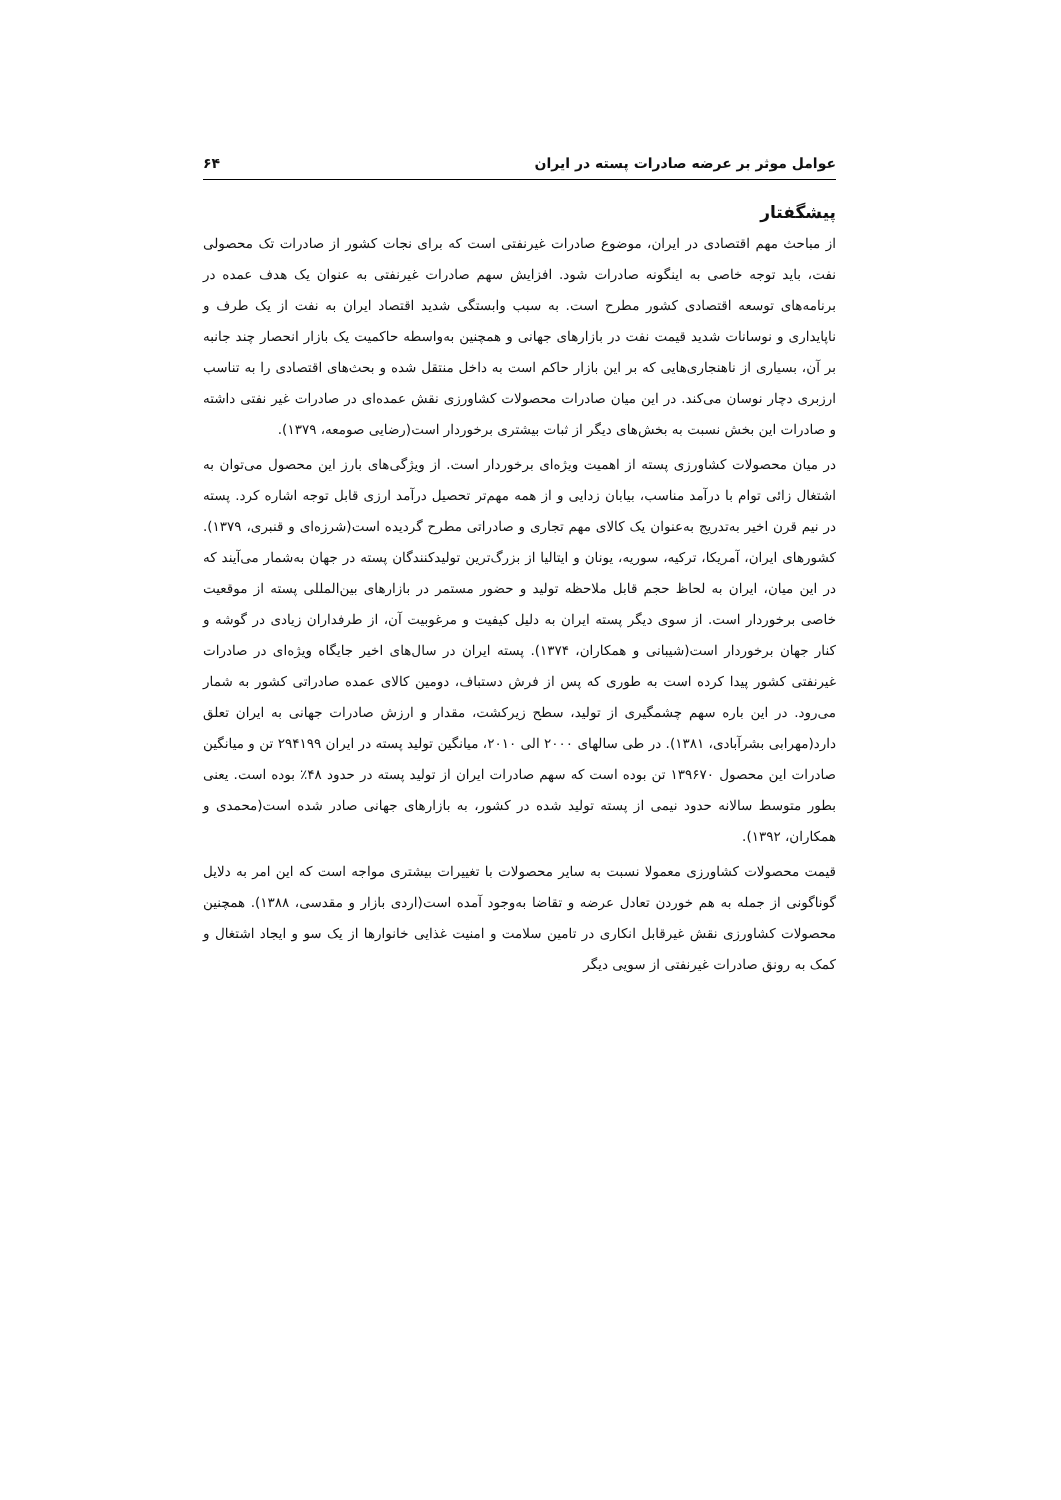عوامل موثر بر عرضه صادرات پسته در ایران ۶۴
پیشگفتار
از مباحث مهم اقتصادی در ایران، موضوع صادرات غیرنفتی است که برای نجات کشور از صادرات تک محصولی نفت، باید توجه خاصی به اینگونه صادرات شود. افزایش سهم صادرات غیرنفتی به عنوان یک هدف عمده در برنامه‌های توسعه اقتصادی کشور مطرح است. به سبب وابستگی شدید اقتصاد ایران به نفت از یک طرف و ناپایداری و نوسانات شدید قیمت نفت در بازارهای جهانی و همچنین به‌واسطه حاکمیت یک بازار انحصار چند جانبه بر آن، بسیاری از ناهنجاری‌هایی که بر این بازار حاکم است به داخل منتقل شده و بحث‌های اقتصادی را به تناسب ارزبری دچار نوسان می‌کند. در این میان صادرات محصولات کشاورزی نقش عمده‌ای در صادرات غیر نفتی داشته و صادرات این بخش نسبت به بخش‌های دیگر از ثبات بیشتری برخوردار است(رضایی صومعه، ۱۳۷۹).
در میان محصولات کشاورزی پسته از اهمیت ویژه‌ای برخوردار است. از ویژگی‌های بارز این محصول می‌توان به اشتغال زائی توام با درآمد مناسب، بیابان زدایی و از همه مهم‌تر تحصیل درآمد ارزی قابل توجه اشاره کرد. پسته در نیم قرن اخیر به‌تدریج به‌عنوان یک کالای مهم تجاری و صادراتی مطرح گردیده است(شرزه‌ای و قنبری، ۱۳۷۹). کشورهای ایران، آمریکا، ترکیه، سوریه، یونان و ایتالیا از بزرگ‌ترین تولیدکنندگان پسته در جهان به‌شمار می‌آیند که در این میان، ایران به لحاظ حجم قابل ملاحظه تولید و حضور مستمر در بازارهای بین‌المللی پسته از موقعیت خاصی برخوردار است. از سوی دیگر پسته ایران به دلیل کیفیت و مرغوبیت آن، از طرفداران زیادی در گوشه و کنار جهان برخوردار است(شیبانی و همکاران، ۱۳۷۴). پسته ایران در سال‌های اخیر جایگاه ویژه‌ای در صادرات غیرنفتی کشور پیدا کرده است به طوری که پس از فرش دستباف، دومین کالای عمده صادراتی کشور به شمار می‌رود. در این باره سهم چشمگیری از تولید، سطح زیرکشت، مقدار و ارزش صادرات جهانی به ایران تعلق دارد(مهرابی بشرآبادی، ۱۳۸۱). در طی سالهای ۲۰۰۰ الی ۲۰۱۰، میانگین تولید پسته در ایران ۲۹۴۱۹۹ تن و میانگین صادرات این محصول ۱۳۹۶۷۰ تن بوده است که سهم صادرات ایران از تولید پسته در حدود ۴۸٪ بوده است. یعنی بطور متوسط سالانه حدود نیمی از پسته تولید شده در کشور، به بازارهای جهانی صادر شده است(محمدی و همکاران، ۱۳۹۲).
قیمت محصولات کشاورزی معمولا نسبت به سایر محصولات با تغییرات بیشتری مواجه است که این امر به دلایل گوناگونی از جمله به هم خوردن تعادل عرضه و تقاضا به‌وجود آمده است(اردی بازار و مقدسی، ۱۳۸۸). همچنین محصولات کشاورزی نقش غیرقابل انکاری در تامین سلامت و امنیت غذایی خانوارها از یک سو و ایجاد اشتغال و کمک به رونق صادرات غیرنفتی از سویی دیگر